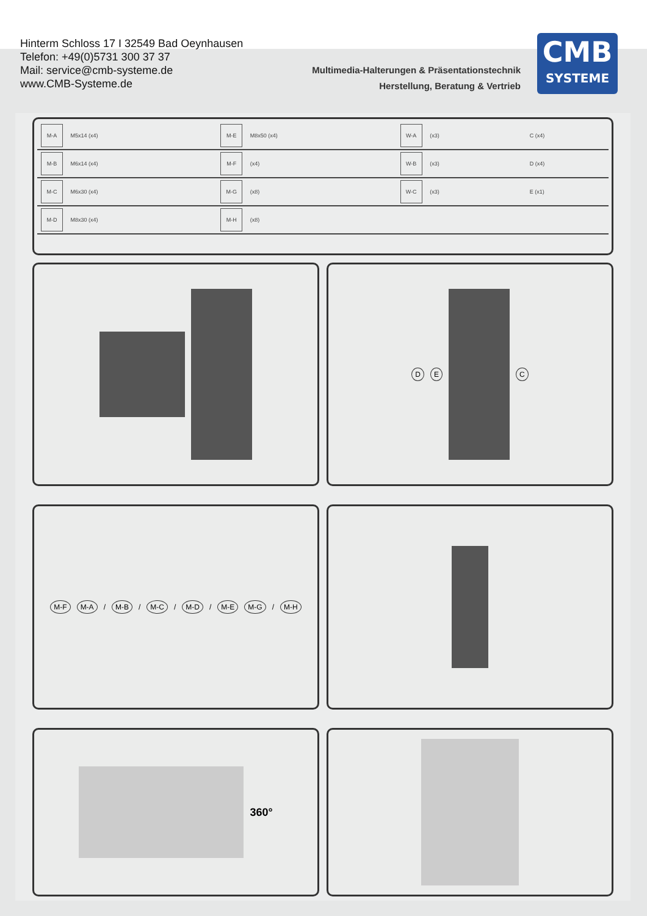Hinterm Schloss 17 I 32549 Bad Oeynhausen
Telefon: +49(0)5731 300 37 37
Mail: service@cmb-systeme.de
www.CMB-Systeme.de
Multimedia-Halterungen & Präsentationstechnik
Herstellung, Beratung & Vertrieb
CMB
SYSTEME
| M-A M5x14 (x4) | M-E M8x50 (x4) | W-A (x3) | C (x4) | |
| M-B M6x14 (x4) | M-F (x4) | W-B (x3) | D (x4) | |
| M-C M6x30 (x4) | M-G (x8) | W-C (x3) | E (x1) | |
| M-D M8x30 (x4) | M-H (x8) | | | |
D E C
M-F M-A / M-B / M-C / M-D / M-E M-G / M-H
360°